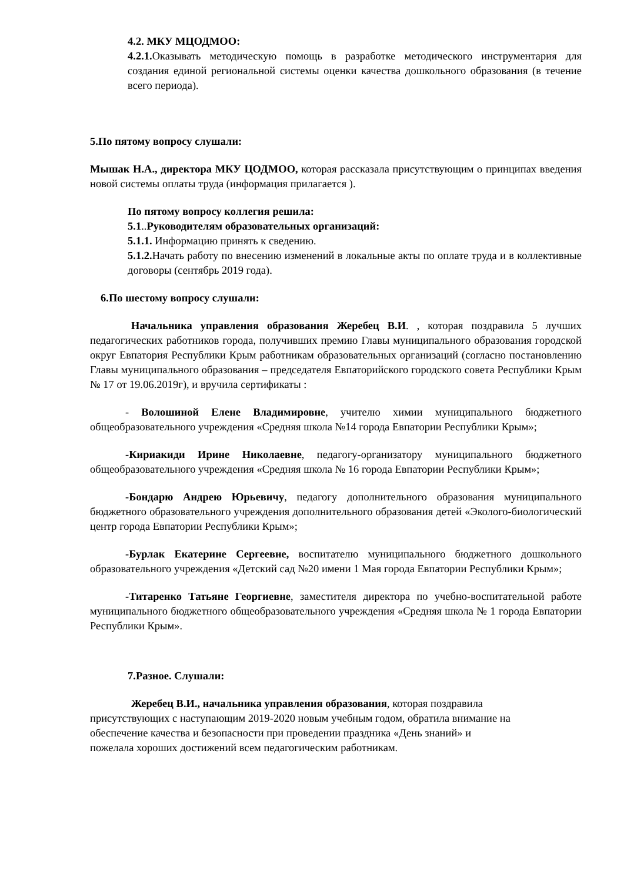4.2. МКУ МЦОДМОО:
4.2.1. Оказывать методическую помощь в разработке методического инструментария для создания единой региональной системы оценки качества дошкольного образования (в течение всего периода).
5.По пятому вопросу слушали:
Мышак Н.А., директора МКУ ЦОДМОО, которая рассказала присутствующим о принципах введения новой системы оплаты труда (информация прилагается ).
По пятому вопросу коллегия решила:
5.1..Руководителям образовательных организаций:
5.1.1. Информацию принять к сведению.
5.1.2. Начать работу по внесению изменений в локальные акты по оплате труда и в коллективные договоры (сентябрь 2019 года).
6.По шестому вопросу слушали:
Начальника управления образования Жеребец В.И. , которая поздравила 5 лучших педагогических работников города, получивших премию Главы муниципального образования городской округ Евпатория Республики Крым работникам образовательных организаций (согласно постановлению Главы муниципального образования – председателя Евпаторийского городского совета Республики Крым № 17 от 19.06.2019г), и вручила сертификаты :
- Волошиной Елене Владимировне, учителю химии муниципального бюджетного общеобразовательного учреждения «Средняя школа №14 города Евпатории Республики Крым»;
-Кириакиди Ирине Николаевне, педагогу-организатору муниципального бюджетного общеобразовательного учреждения «Средняя школа № 16 города Евпатории Республики Крым»;
-Бондарю Андрею Юрьевичу, педагогу дополнительного образования муниципального бюджетного образовательного учреждения дополнительного образования детей «Эколого-биологический центр города Евпатории Республики Крым»;
-Бурлак Екатерине Сергеевне, воспитателю муниципального бюджетного дошкольного образовательного учреждения «Детский сад №20 имени 1 Мая города Евпатории Республики Крым»;
-Титаренко Татьяне Георгиевне, заместителя директора по учебно-воспитательной работе муниципального бюджетного общеобразовательного учреждения «Средняя школа № 1 города Евпатории Республики Крым».
7.Разное. Слушали:
Жеребец В.И., начальника управления образования, которая поздравила присутствующих с наступающим 2019-2020 новым учебным годом, обратила внимание на обеспечение качества и безопасности при проведении праздника «День знаний» и пожелала хороших достижений всем педагогическим работникам.